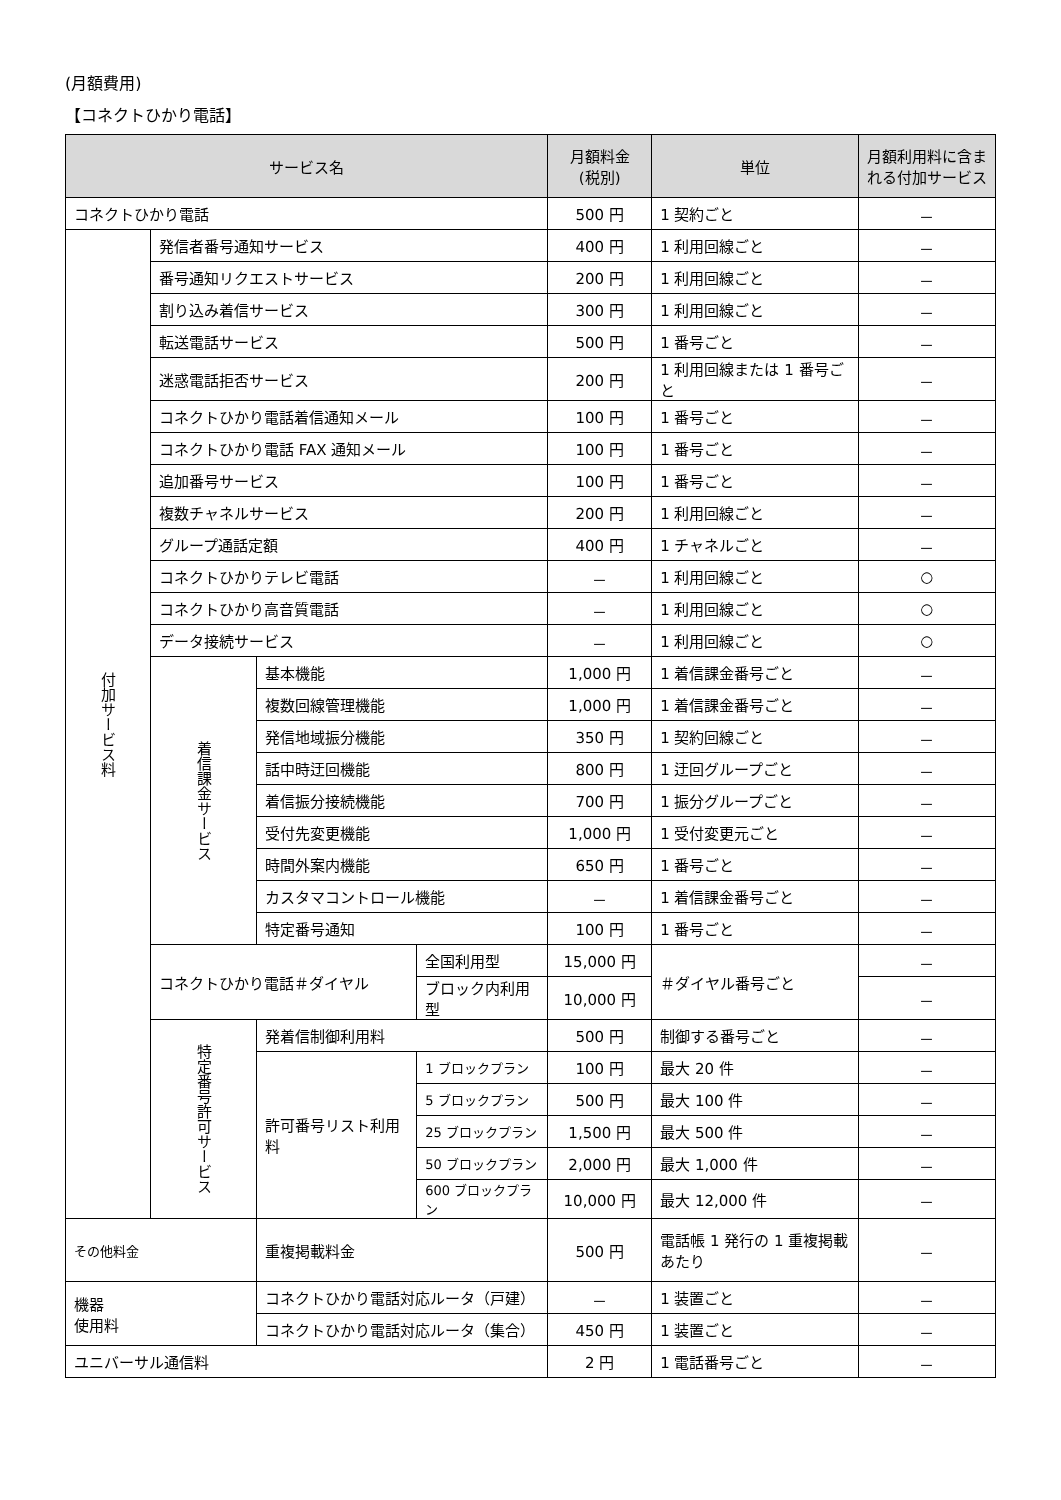(月額費用)
【コネクトひかり電話】
| サービス名 | | | | 月額料金 (税別) | 単位 | 月額利用料に含まれる付加サービス |
| --- | --- | --- | --- | --- | --- | --- |
| コネクトひかり電話 | | | | 500 円 | 1 契約ごと | － |
| 付加サービス料 | 発信者番号通知サービス | | | 400 円 | 1 利用回線ごと | － |
| | 番号通知リクエストサービス | | | 200 円 | 1 利用回線ごと | － |
| | 割り込み着信サービス | | | 300 円 | 1 利用回線ごと | － |
| | 転送電話サービス | | | 500 円 | 1 番号ごと | － |
| | 迷惑電話拒否サービス | | | 200 円 | 1 利用回線または 1 番号ごと | － |
| | コネクトひかり電話着信通知メール | | | 100 円 | 1 番号ごと | － |
| | コネクトひかり電話 FAX 通知メール | | | 100 円 | 1 番号ごと | － |
| | 追加番号サービス | | | 100 円 | 1 番号ごと | － |
| | 複数チャネルサービス | | | 200 円 | 1 利用回線ごと | － |
| | グループ通話定額 | | | 400 円 | 1 チャネルごと | － |
| | コネクトひかりテレビ電話 | | | － | 1 利用回線ごと | ○ |
| | コネクトひかり高音質電話 | | | － | 1 利用回線ごと | ○ |
| | データ接続サービス | | | － | 1 利用回線ごと | ○ |
| | 着信課金サービス | 基本機能 | | 1,000 円 | 1 着信課金番号ごと | － |
| | | 複数回線管理機能 | | 1,000 円 | 1 着信課金番号ごと | － |
| | | 発信地域振分機能 | | 350 円 | 1 契約回線ごと | － |
| | | 話中時迂回機能 | | 800 円 | 1 迂回グループごと | － |
| | | 着信振分接続機能 | | 700 円 | 1 振分グループごと | － |
| | | 受付先変更機能 | | 1,000 円 | 1 受付変更元ごと | － |
| | | 時間外案内機能 | | 650 円 | 1 番号ごと | － |
| | | カスタマコントロール機能 | | － | 1 着信課金番号ごと | － |
| | | 特定番号通知 | | 100 円 | 1 番号ごと | － |
| | コネクトひかり電話＃ダイヤル | | 全国利用型 | 15,000 円 | ＃ダイヤル番号ごと | － |
| | | | ブロック内利用型 | 10,000 円 | | － |
| | 特定番号許可サービス | 発着信制御利用料 | | 500 円 | 制御する番号ごと | － |
| | | 許可番号リスト利用料 | 1 ブロックプラン | 100 円 | 最大 20 件 | － |
| | | | 5 ブロックプラン | 500 円 | 最大 100 件 | － |
| | | | 25 ブロックプラン | 1,500 円 | 最大 500 件 | － |
| | | | 50 ブロックプラン | 2,000 円 | 最大 1,000 件 | － |
| | | | 600 ブロックプラン | 10,000 円 | 最大 12,000 件 | － |
| その他料金 | | 重複掲載料金 | | 500 円 | 電話帳 1 発行の 1 重複掲載あたり | － |
| 機器 使用料 | | コネクトひかり電話対応ルータ（戸建） | | － | 1 装置ごと | － |
| | | コネクトひかり電話対応ルータ（集合） | | 450 円 | 1 装置ごと | － |
| ユニバーサル通信料 | | | | 2 円 | 1 電話番号ごと | － |